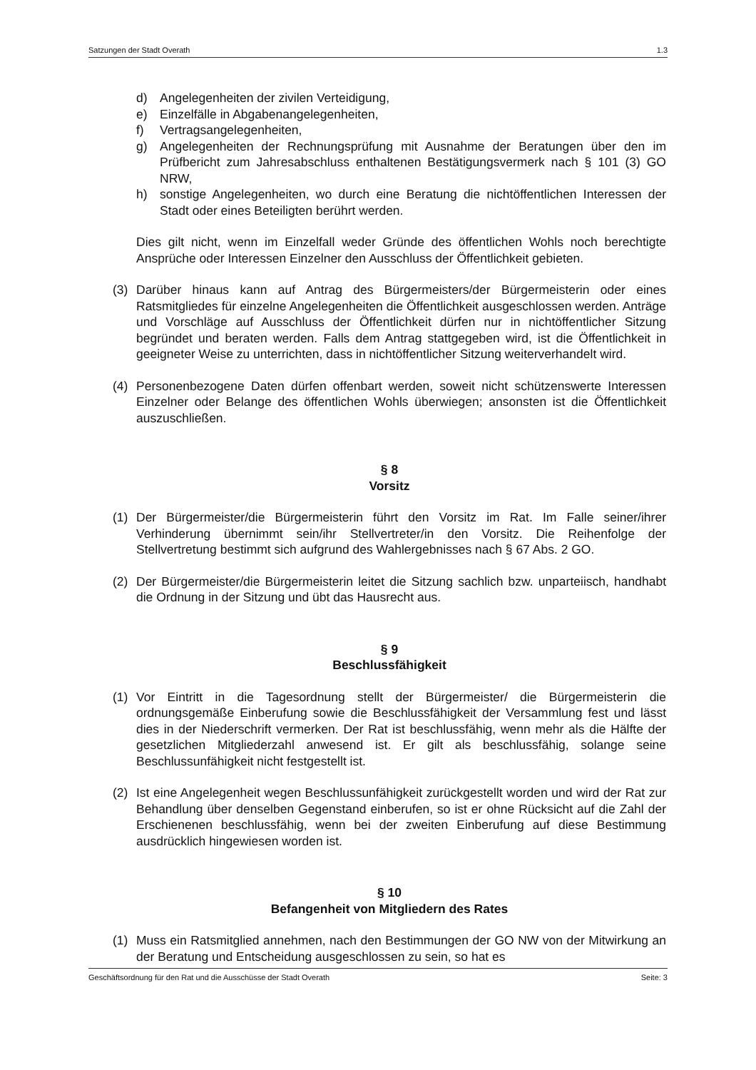Satzungen der Stadt Overath 1.3
d) Angelegenheiten der zivilen Verteidigung,
e) Einzelfälle in Abgabenangelegenheiten,
f) Vertragsangelegenheiten,
g) Angelegenheiten der Rechnungsprüfung mit Ausnahme der Beratungen über den im Prüfbericht zum Jahresabschluss enthaltenen Bestätigungsvermerk nach § 101 (3) GO NRW,
h) sonstige Angelegenheiten, wo durch eine Beratung die nichtöffentlichen Interessen der Stadt oder eines Beteiligten berührt werden.
Dies gilt nicht, wenn im Einzelfall weder Gründe des öffentlichen Wohls noch berechtigte Ansprüche oder Interessen Einzelner den Ausschluss der Öffentlichkeit gebieten.
(3) Darüber hinaus kann auf Antrag des Bürgermeisters/der Bürgermeisterin oder eines Ratsmitgliedes für einzelne Angelegenheiten die Öffentlichkeit ausgeschlossen werden. Anträge und Vorschläge auf Ausschluss der Öffentlichkeit dürfen nur in nichtöffentlicher Sitzung begründet und beraten werden. Falls dem Antrag stattgegeben wird, ist die Öffentlichkeit in geeigneter Weise zu unterrichten, dass in nichtöffentlicher Sitzung weiterverhandelt wird.
(4) Personenbezogene Daten dürfen offenbart werden, soweit nicht schützenswerte Interessen Einzelner oder Belange des öffentlichen Wohls überwiegen; ansonsten ist die Öffentlichkeit auszuschließen.
§ 8
Vorsitz
(1) Der Bürgermeister/die Bürgermeisterin führt den Vorsitz im Rat. Im Falle seiner/ihrer Verhinderung übernimmt sein/ihr Stellvertreter/in den Vorsitz. Die Reihenfolge der Stellvertretung bestimmt sich aufgrund des Wahlergebnisses nach § 67 Abs. 2 GO.
(2) Der Bürgermeister/die Bürgermeisterin leitet die Sitzung sachlich bzw. unparteiisch, handhabt die Ordnung in der Sitzung und übt das Hausrecht aus.
§ 9
Beschlussfähigkeit
(1) Vor Eintritt in die Tagesordnung stellt der Bürgermeister/ die Bürgermeisterin die ordnungsgemäße Einberufung sowie die Beschlussfähigkeit der Versammlung fest und lässt dies in der Niederschrift vermerken. Der Rat ist beschlussfähig, wenn mehr als die Hälfte der gesetzlichen Mitgliederzahl anwesend ist. Er gilt als beschlussfähig, solange seine Beschlussunfähigkeit nicht festgestellt ist.
(2) Ist eine Angelegenheit wegen Beschlussunfähigkeit zurückgestellt worden und wird der Rat zur Behandlung über denselben Gegenstand einberufen, so ist er ohne Rücksicht auf die Zahl der Erschienenen beschlussfähig, wenn bei der zweiten Einberufung auf diese Bestimmung ausdrücklich hingewiesen worden ist.
§ 10
Befangenheit von Mitgliedern des Rates
(1) Muss ein Ratsmitglied annehmen, nach den Bestimmungen der GO NW von der Mitwirkung an der Beratung und Entscheidung ausgeschlossen zu sein, so hat es
Geschäftsordnung für den Rat und die Ausschüsse der Stadt Overath Seite: 3